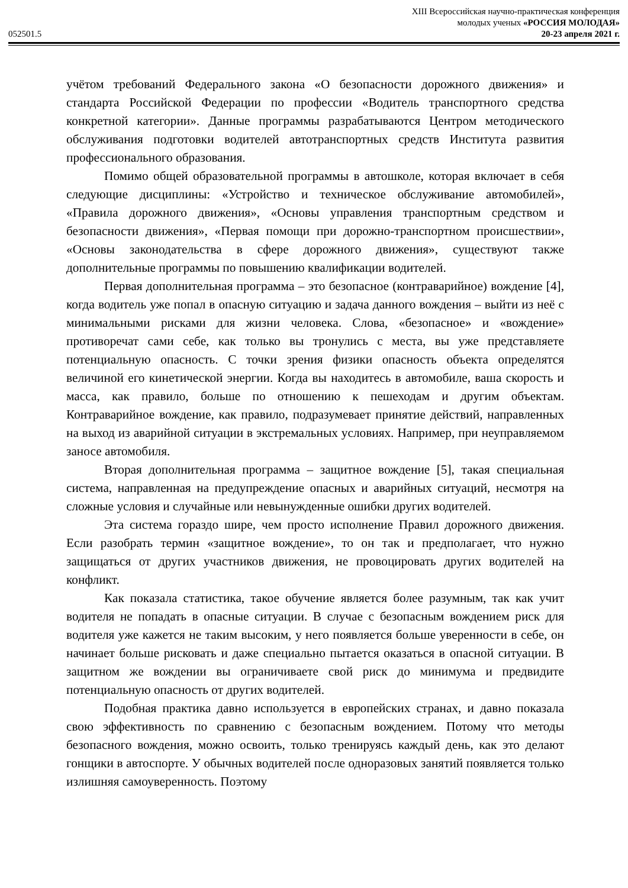XIII Всероссийская научно-практическая конференция
молодых ученых «РОССИЯ МОЛОДАЯ»
052501.5 20-23 апреля 2021 г.
учётом требований Федерального закона «О безопасности дорожного движения» и стандарта Российской Федерации по профессии «Водитель транспортного средства конкретной категории». Данные программы разрабатываются Центром методического обслуживания подготовки водителей автотранспортных средств Института развития профессионального образования.
Помимо общей образовательной программы в автошколе, которая включает в себя следующие дисциплины: «Устройство и техническое обслуживание автомобилей», «Правила дорожного движения», «Основы управления транспортным средством и безопасности движения», «Первая помощи при дорожно-транспортном происшествии», «Основы законодательства в сфере дорожного движения», существуют также дополнительные программы по повышению квалификации водителей.
Первая дополнительная программа – это безопасное (контраварийное) вождение [4], когда водитель уже попал в опасную ситуацию и задача данного вождения – выйти из неё с минимальными рисками для жизни человека. Слова, «безопасное» и «вождение» противоречат сами себе, как только вы тронулись с места, вы уже представляете потенциальную опасность. С точки зрения физики опасность объекта определятся величиной его кинетической энергии. Когда вы находитесь в автомобиле, ваша скорость и масса, как правило, больше по отношению к пешеходам и другим объектам. Контраварийное вождение, как правило, подразумевает принятие действий, направленных на выход из аварийной ситуации в экстремальных условиях. Например, при неуправляемом заносе автомобиля.
Вторая дополнительная программа – защитное вождение [5], такая специальная система, направленная на предупреждение опасных и аварийных ситуаций, несмотря на сложные условия и случайные или невынужденные ошибки других водителей.
Эта система гораздо шире, чем просто исполнение Правил дорожного движения. Если разобрать термин «защитное вождение», то он так и предполагает, что нужно защищаться от других участников движения, не провоцировать других водителей на конфликт.
Как показала статистика, такое обучение является более разумным, так как учит водителя не попадать в опасные ситуации. В случае с безопасным вождением риск для водителя уже кажется не таким высоким, у него появляется больше уверенности в себе, он начинает больше рисковать и даже специально пытается оказаться в опасной ситуации. В защитном же вождении вы ограничиваете свой риск до минимума и предвидите потенциальную опасность от других водителей.
Подобная практика давно используется в европейских странах, и давно показала свою эффективность по сравнению с безопасным вождением. Потому что методы безопасного вождения, можно освоить, только тренируясь каждый день, как это делают гонщики в автоспорте. У обычных водителей после одноразовых занятий появляется только излишняя самоуверенность. Поэтому